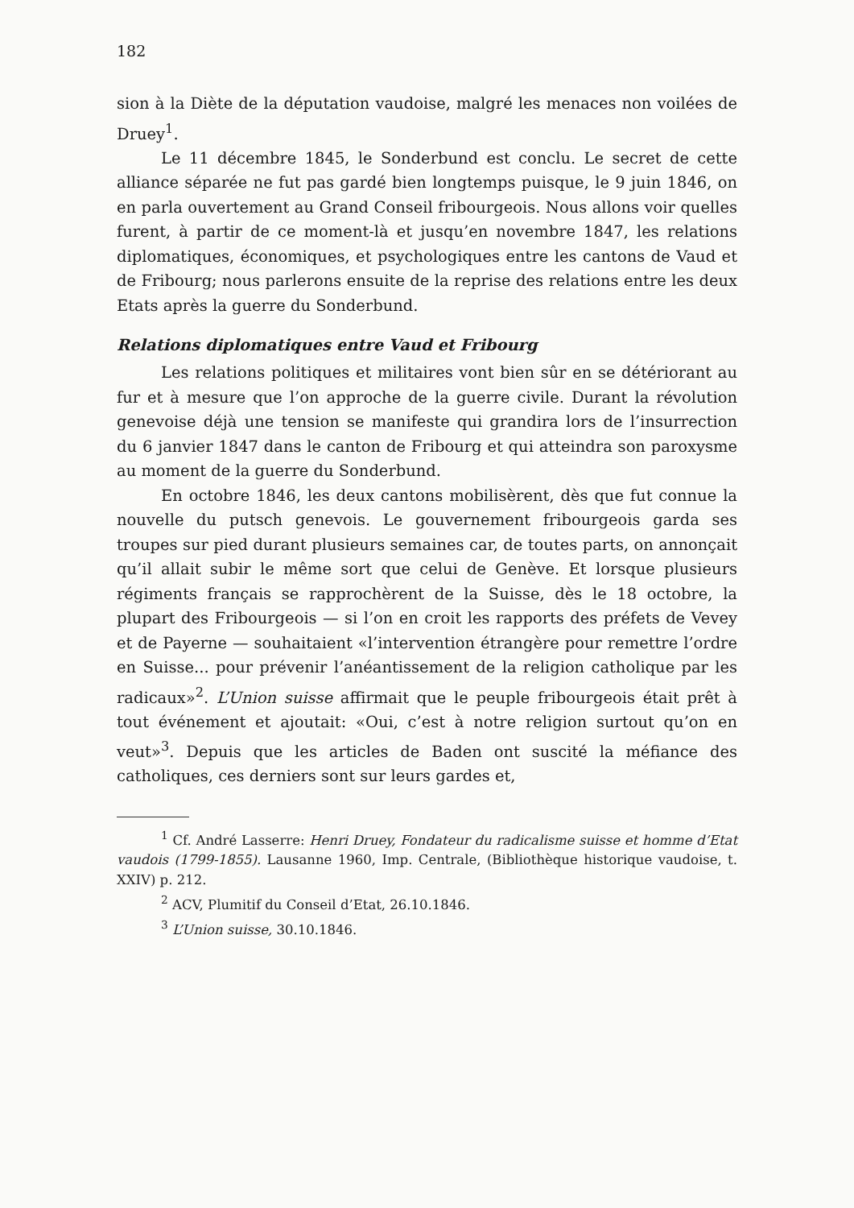182
sion à la Diète de la députation vaudoise, malgré les menaces non voilées de Druey<sup>1</sup>.
Le 11 décembre 1845, le Sonderbund est conclu. Le secret de cette alliance séparée ne fut pas gardé bien longtemps puisque, le 9 juin 1846, on en parla ouvertement au Grand Conseil fribourgeois. Nous allons voir quelles furent, à partir de ce moment-là et jusqu’en novembre 1847, les relations diplomatiques, économiques, et psychologiques entre les cantons de Vaud et de Fribourg; nous parlerons ensuite de la reprise des relations entre les deux Etats après la guerre du Sonderbund.
Relations diplomatiques entre Vaud et Fribourg
Les relations politiques et militaires vont bien sûr en se détériorant au fur et à mesure que l’on approche de la guerre civile. Durant la révolution genevoise déjà une tension se manifeste qui grandira lors de l’insurrection du 6 janvier 1847 dans le canton de Fribourg et qui atteindra son paroxysme au moment de la guerre du Sonderbund.
En octobre 1846, les deux cantons mobilisèrent, dès que fut connue la nouvelle du putsch genevois. Le gouvernement fribourgeois garda ses troupes sur pied durant plusieurs semaines car, de toutes parts, on annonçait qu’il allait subir le même sort que celui de Genève. Et lorsque plusieurs régiments français se rapprochèrent de la Suisse, dès le 18 octobre, la plupart des Fribourgeois — si l’on en croit les rapports des préfets de Vevey et de Payerne — souhaitaient «l’intervention étrangère pour remettre l’ordre en Suisse... pour prévenir l’anéantissement de la religion catholique par les radicaux»<sup>2</sup>. L’Union suisse affirmait que le peuple fribourgeois était prêt à tout événement et ajoutait: «Oui, c’est à notre religion surtout qu’on en veut»<sup>3</sup>. Depuis que les articles de Baden ont suscité la méfiance des catholiques, ces derniers sont sur leurs gardes et,
<sup>1</sup> Cf. André Lasserre: Henri Druey, Fondateur du radicalisme suisse et homme d’Etat vaudois (1799-1855). Lausanne 1960, Imp. Centrale, (Bibliothèque historique vaudoise, t. XXIV) p. 212.
<sup>2</sup> ACV, Plumitif du Conseil d’Etat, 26.10.1846.
<sup>3</sup> L’Union suisse, 30.10.1846.